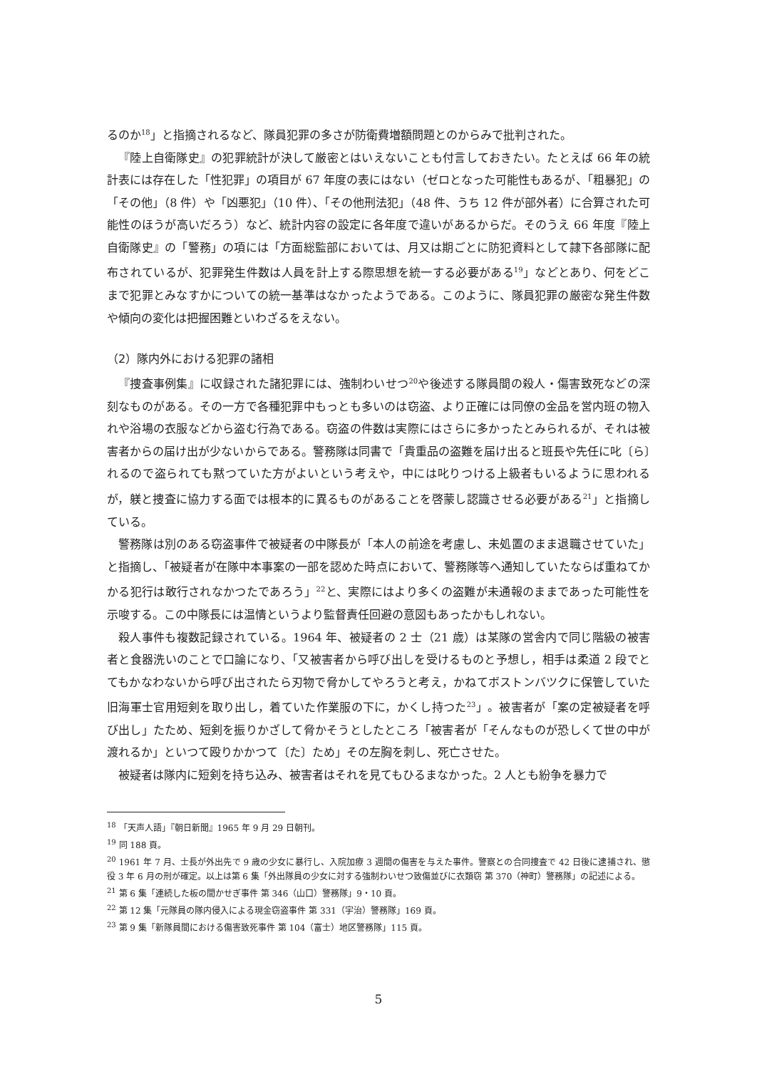るのか<sup>18</sup>」と指摘されるなど、隊員犯罪の多さが防衛費増額問題とのからみで批判された。
『陸上自衛隊史』の犯罪統計が決して厳密とはいえないことも付言しておきたい。たとえば 66 年の統計表には存在した「性犯罪」の項目が 67 年度の表にはない（ゼロとなった可能性もあるが、「粗暴犯」の「その他」（8 件）や「凶悪犯」（10 件）、「その他刑法犯」（48 件、うち 12 件が部外者）に合算された可能性のほうが高いだろう）など、統計内容の設定に各年度で違いがあるからだ。そのうえ 66 年度『陸上自衛隊史』の「警務」の項には「方面総監部においては、月又は期ごとに防犯資料として隷下各部隊に配布されているが、犯罪発生件数は人員を計上する際思想を統一する必要がある<sup>19</sup>」などとあり、何をどこまで犯罪とみなすかについての統一基準はなかったようである。このように、隊員犯罪の厳密な発生件数や傾向の変化は把握困難といわざるをえない。
（2）隊内外における犯罪の諸相
『捜査事例集』に収録された諸犯罪には、強制わいせつ<sup>20</sup>や後述する隊員間の殺人・傷害致死などの深刻なものがある。その一方で各種犯罪中もっとも多いのは窃盗、より正確には同僚の金品を営内班の物入れや浴場の衣服などから盗む行為である。窃盗の件数は実際にはさらに多かったとみられるが、それは被害者からの届け出が少ないからである。警務隊は同書で「貴重品の盗難を届け出ると班長や先任に叱〔ら〕れるので盗られても黙つていた方がよいという考えや，中には叱りつける上級者もいるように思われるが，躾と捜査に協力する面では根本的に異るものがあることを啓蒙し認識させる必要がある<sup>21</sup>」と指摘している。
警務隊は別のある窃盗事件で被疑者の中隊長が「本人の前途を考慮し、未処置のまま退職させていた」と指摘し、「被疑者が在隊中本事案の一部を認めた時点において、警務隊等へ通知していたならば重ねてかかる犯行は敢行されなかつたであろう」<sup>22</sup>と、実際にはより多くの盗難が未通報のままであった可能性を示唆する。この中隊長には温情というより監督責任回避の意図もあったかもしれない。
殺人事件も複数記録されている。1964 年、被疑者の 2 士（21 歳）は某隊の営舎内で同じ階級の被害者と食器洗いのことで口論になり、「又被害者から呼び出しを受けるものと予想し，相手は柔道 2 段でとてもかなわないから呼び出されたら刃物で脅かしてやろうと考え，かねてボストンバツクに保管していた旧海軍士官用短剣を取り出し，着ていた作業服の下に，かくし持つた<sup>23</sup>」。被害者が「案の定被疑者を呼び出し」たため、短剣を振りかざして脅かそうとしたところ「被害者が「そんなものが恐しくて世の中が渡れるか」といつて殴りかかつて〔た〕ため」その左胸を刺し、死亡させた。
被疑者は隊内に短剣を持ち込み、被害者はそれを見てもひるまなかった。2 人とも紛争を暴力で
<sup>18</sup> 「天声人語」『朝日新聞』1965 年 9 月 29 日朝刊。
<sup>19</sup> 同 188 頁。
<sup>20</sup> 1961 年 7 月、士長が外出先で 9 歳の少女に暴行し、入院加療 3 週間の傷害を与えた事件。警察との合同捜査で 42 日後に逮捕され、懲役 3 年 6 月の刑が確定。以上は第 6 集「外出隊員の少女に対する強制わいせつ致傷並びに衣類窃 第 370（神町）警務隊」の記述による。
<sup>21</sup> 第 6 集「連続した板の間かせぎ事件 第 346（山口）警務隊」9・10 頁。
<sup>22</sup> 第 12 集「元隊員の隊内侵入による現金窃盗事件 第 331（宇治）警務隊」169 頁。
<sup>23</sup> 第 9 集「新隊員間における傷害致死事件 第 104（富士）地区警務隊」115 頁。
5